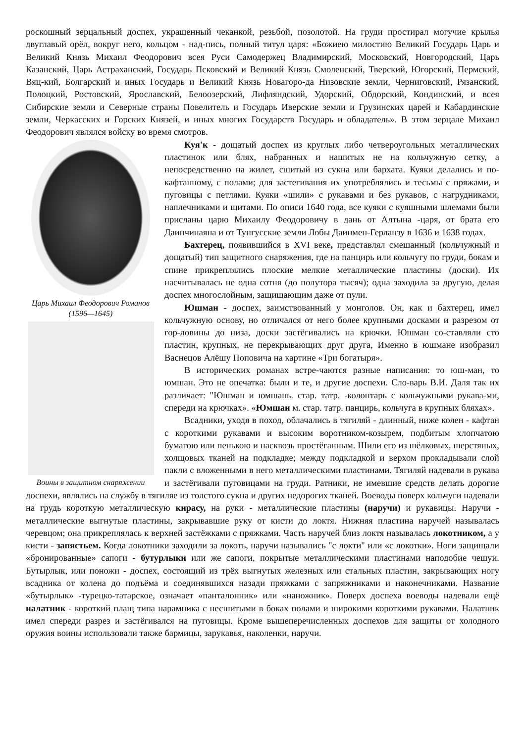роскошный зерцальный доспех, украшенный чеканкой, резьбой, позолотой. На груди простирал могучие крылья двуглавый орёл, вокруг него, кольцом - над-пись, полный титул царя: «Божиею милостию Великий Государь Царь и Великий Князь Михаил Феодорович всея Руси Самодержец Владимирский, Московский, Новгородский, Царь Казанский, Царь Астраханский, Государь Псковский и Великий Князь Смоленский, Тверский, Югорский, Пермский, Вяц-кий, Болгарский и иных Государь и Великий Князь Новагоро-да Низовские земли, Черниговский, Рязанский, Полоцкий, Ростовский, Ярославский, Белоозерский, Лифляндский, Удорский, Обдорский, Кондинский, и всея Сибирские земли и Северные страны Повелитель и Государь Иверские земли и Грузинских царей и Кабардинские земли, Черкасских и Горских Князей, и иных многих Государств Государь и обладатель». В этом зерцале Михаил Феодорович являлся войску во время смотров.
Царь Михаил Феодорович Романов (1596—1645)
Воины в защитном снаряжении
Куя'к - дощатый доспех из круглых либо четвероугольных металлических пластинок или блях, набранных и нашитых не на кольчужную сетку, а непосредственно на жилет, сшитый из сукна или бархата. Куяки делались и по-кафтанному, с полами; для застегивания их употреблялись и тесьмы с пряжами, и пуговицы с петлями. Куяки «шили» с рукавами и без рукавов, с нагрудниками, наплечниками и щитами. По описи 1640 года, все куяки с куяшными шлемами были присланы царю Михаилу Феодоровичу в дань от Алтына -царя, от брата его Даинчинаяна и от Тунгусские земли Лобы Даинмен-Герланзу в 1636 и 1638 годах.
Бахтерец, появившийся в XVI веке, представлял смешанный (кольчужный и дощатый) тип защитного снаряжения, где на панцирь или кольчугу по груди, бокам и спине прикреплялись плоские мелкие металлические пластины (доски). Их насчитывалась не одна сотня (до полутора тысяч); одна заходила за другую, делая доспех многослойным, защищающим даже от пули.
Юшман - доспех, заимствованный у монголов. Он, как и бахтерец, имел кольчужную основу, но отличался от него более крупными досками и разрезом от гор-ловины до низа, доски застёгивались на крючки. Юшман со-ставляли сто пластин, крупных, не перекрывающих друг друга, Именно в юшмане изобразил Васнецов Алёшу Поповича на картине «Три богатыря».
В исторических романах встре-чаются разные написания: то юш-ман, то юмшан. Это не опечатка: были и те, и другие доспехи. Сло-варь В.И. Даля так их различает: "Юшман и юмшань. стар. татр. -колонтарь с кольчужными рукава-ми, спереди на крючках». «Юмшан м. стар. татр. панцирь, кольчуга в крупных бляхах».
Всадники, уходя в поход, облачались в тягиляй - длинный, ниже колен - кафтан с короткими рукавами и высоким воротником-козырем, подбитым хлопчатою бумагою или пенькою и насквозь простёганным. Шили его из шёлковых, шерстяных, холщовых тканей на подкладке; между подкладкой и верхом прокладывали слой пакли с вложенными в него металлическими пластинами. Тягиляй надевали в рукава и застёгивали пуговицами на груди. Ратники, не имевшие средств делать дорогие доспехи, являлись на службу в тягиляе из толстого сукна и других недорогих тканей. Воеводы поверх кольчуги надевали на грудь короткую металлическую кирасу, на руки - металлические пластины (наручи) и рукавицы. Наручи - металлические выгнутые пластины, закрывавшие руку от кисти до локтя. Нижняя пластина наручей называлась черевцом; она прикреплялась к верхней застёжками с пряжками. Часть наручей близ локтя называлась локотником, а у кисти - запястьем. Когда локотники заходили за локоть, наручи назывались "с локти" или «с локотки». Ноги защищали «бронированные» сапоги - бутурлыки или же сапоги, покрытые металлическими пластинами наподобие чешуи. Бутырлык, или поножи - доспех, состоящий из трёх выгнутых железных или стальных пластин, закрывающих ногу всадника от колена до подъёма и соединявшихся назади пряжками с запряжниками и наконечниками. Название «бутырлык» -турецко-татарское, означает «панталонник» или «наножник». Поверх доспеха воеводы надевали ещё налатник - короткий плащ типа нарамника с несшитыми в боках полами и широкими короткими рукавами. Налатник имел спереди разрез и застёгивался на пуговицы. Кроме вышеперечисленных доспехов для защиты от холодного оружия воины использовали также бармицы, зарукавья, наколенки, наручи.